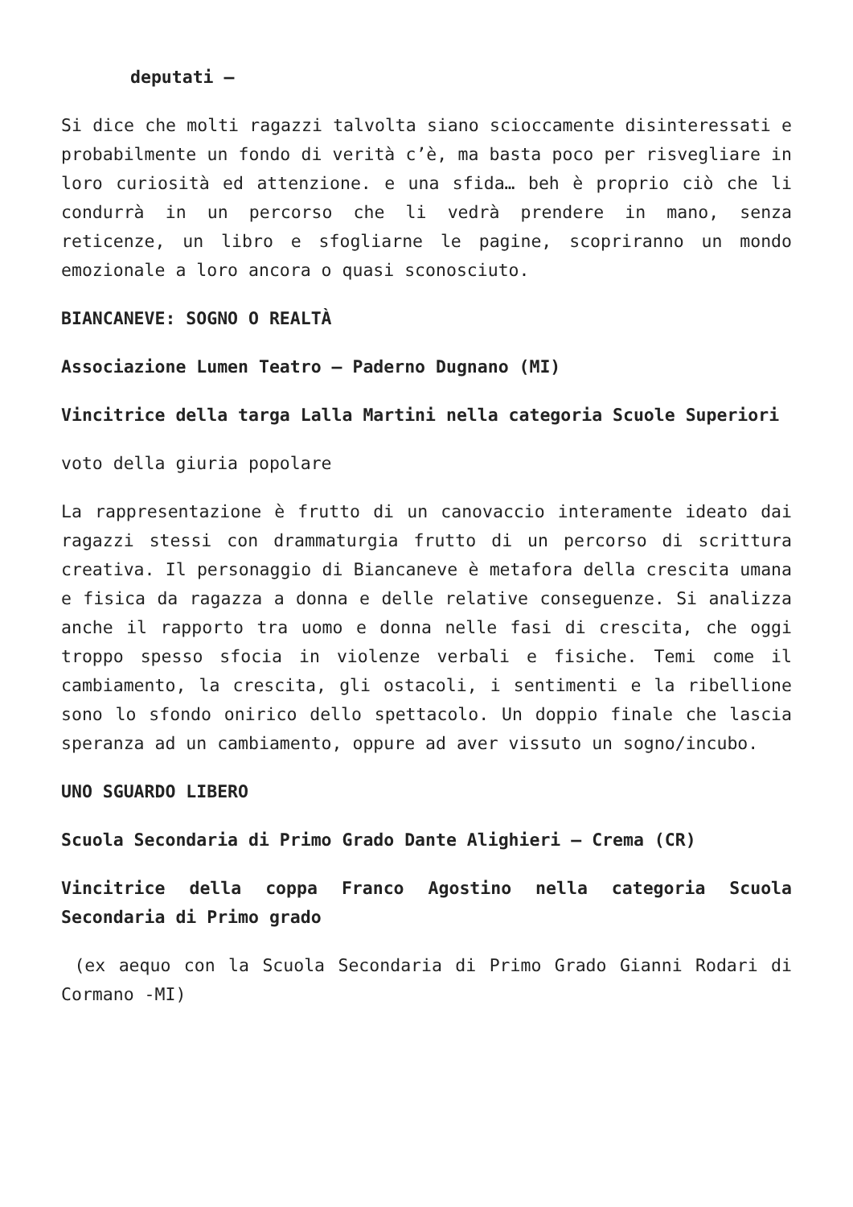deputati –
Si dice che molti ragazzi talvolta siano scioccamente disinteressati e probabilmente un fondo di verità c’è, ma basta poco per risvegliare in loro curiosità ed attenzione. e una sfida… beh è proprio ciò che li condurrà in un percorso che li vedrà prendere in mano, senza reticenze, un libro e sfogliarne le pagine, scopriranno un mondo emozionale a loro ancora o quasi sconosciuto.
BIANCANEVE: SOGNO O REALTÀ
Associazione Lumen Teatro – Paderno Dugnano (MI)
Vincitrice della targa Lalla Martini nella categoria Scuole Superiori
voto della giuria popolare
La rappresentazione è frutto di un canovaccio interamente ideato dai ragazzi stessi con drammaturgia frutto di un percorso di scrittura creativa. Il personaggio di Biancaneve è metafora della crescita umana e fisica da ragazza a donna e delle relative conseguenze. Si analizza anche il rapporto tra uomo e donna nelle fasi di crescita, che oggi troppo spesso sfocia in violenze verbali e fisiche. Temi come il cambiamento, la crescita, gli ostacoli, i sentimenti e la ribellione sono lo sfondo onirico dello spettacolo. Un doppio finale che lascia speranza ad un cambiamento, oppure ad aver vissuto un sogno/incubo.
UNO SGUARDO LIBERO
Scuola Secondaria di Primo Grado Dante Alighieri – Crema (CR)
Vincitrice della coppa Franco Agostino nella categoria Scuola Secondaria di Primo grado
(ex aequo con la Scuola Secondaria di Primo Grado Gianni Rodari di Cormano -MI)